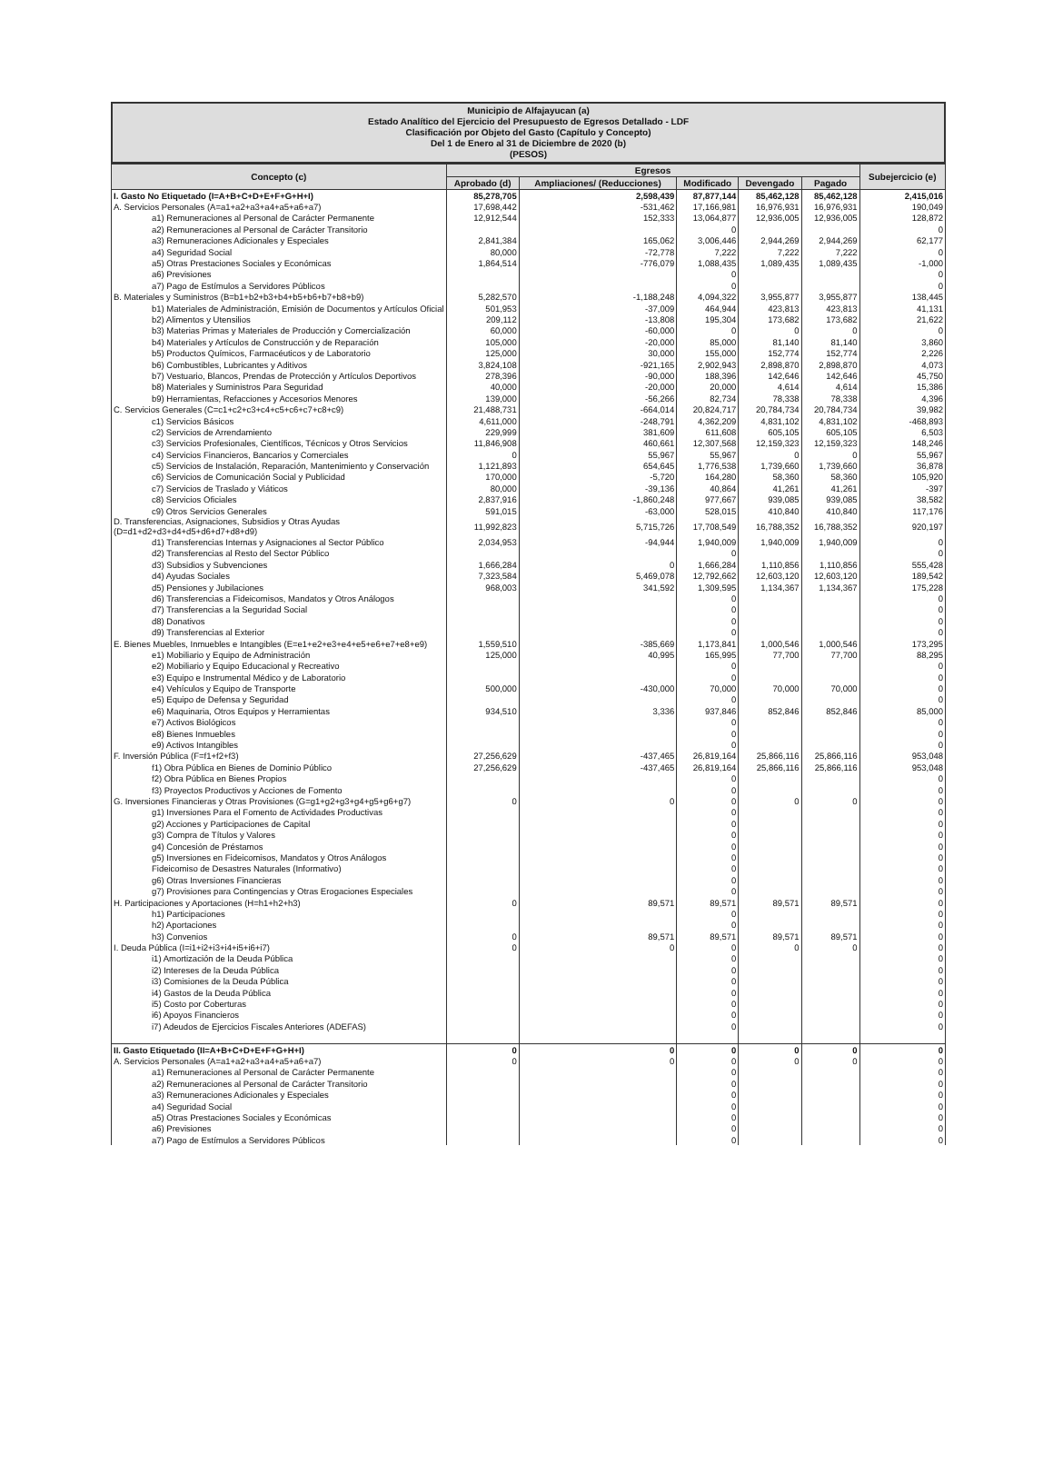Municipio de Alfajayucan (a)
Estado Analítico del Ejercicio del Presupuesto de Egresos Detallado - LDF
Clasificación por Objeto del Gasto (Capítulo y Concepto)
Del 1 de Enero al 31 de Diciembre de 2020 (b)
(PESOS)
| Concepto (c) | Egresos | | | | | Subejercicio (e) |
| --- | --- | --- | --- | --- | --- | --- |
| | Aprobado (d) | Ampliaciones/ (Reducciones) | Modificado | Devengado | Pagado | |
| I. Gasto No Etiquetado (I=A+B+C+D+E+F+G+H+I) | 85,278,705 | 2,598,439 | 87,877,144 | 85,462,128 | 85,462,128 | 2,415,016 |
| A. Servicios Personales (A=a1+a2+a3+a4+a5+a6+a7) | 17,698,442 | -531,462 | 17,166,981 | 16,976,931 | 16,976,931 | 190,049 |
| a1) Remuneraciones al Personal de Carácter Permanente | 12,912,544 | 152,333 | 13,064,877 | 12,936,005 | 12,936,005 | 128,872 |
| a2) Remuneraciones al Personal de Carácter Transitorio | | | 0 | | | 0 |
| a3) Remuneraciones Adicionales y Especiales | 2,841,384 | 165,062 | 3,006,446 | 2,944,269 | 2,944,269 | 62,177 |
| a4) Seguridad Social | 80,000 | -72,778 | 7,222 | 7,222 | 7,222 | 0 |
| a5) Otras Prestaciones Sociales y Económicas | 1,864,514 | -776,079 | 1,088,435 | 1,089,435 | 1,089,435 | -1,000 |
| a6) Previsiones | | | 0 | | | 0 |
| a7) Pago de Estímulos a Servidores Públicos | | | 0 | | | 0 |
| B. Materiales y Suministros (B=b1+b2+b3+b4+b5+b6+b7+b8+b9) | 5,282,570 | -1,188,248 | 4,094,322 | 3,955,877 | 3,955,877 | 138,445 |
| b1) Materiales de Administración, Emisión de Documentos y Artículos Oficial | 501,953 | -37,009 | 464,944 | 423,813 | 423,813 | 41,131 |
| b2) Alimentos y Utensilios | 209,112 | -13,808 | 195,304 | 173,682 | 173,682 | 21,622 |
| b3) Materias Primas y Materiales de Producción y Comercialización | 60,000 | -60,000 | 0 | 0 | 0 | 0 |
| b4) Materiales y Artículos de Construcción y de Reparación | 105,000 | -20,000 | 85,000 | 81,140 | 81,140 | 3,860 |
| b5) Productos Químicos, Farmacéuticos y de Laboratorio | 125,000 | 30,000 | 155,000 | 152,774 | 152,774 | 2,226 |
| b6) Combustibles, Lubricantes y Aditivos | 3,824,108 | -921,165 | 2,902,943 | 2,898,870 | 2,898,870 | 4,073 |
| b7) Vestuario, Blancos, Prendas de Protección y Artículos Deportivos | 278,396 | -90,000 | 188,396 | 142,646 | 142,646 | 45,750 |
| b8) Materiales y Suministros Para Seguridad | 40,000 | -20,000 | 20,000 | 4,614 | 4,614 | 15,386 |
| b9) Herramientas, Refacciones y Accesorios Menores | 139,000 | -56,266 | 82,734 | 78,338 | 78,338 | 4,396 |
| C. Servicios Generales (C=c1+c2+c3+c4+c5+c6+c7+c8+c9) | 21,488,731 | -664,014 | 20,824,717 | 20,784,734 | 20,784,734 | 39,982 |
| c1) Servicios Básicos | 4,611,000 | -248,791 | 4,362,209 | 4,831,102 | 4,831,102 | -468,893 |
| c2) Servicios de Arrendamiento | 229,999 | 381,609 | 611,608 | 605,105 | 605,105 | 6,503 |
| c3) Servicios Profesionales, Científicos, Técnicos y Otros Servicios | 11,846,908 | 460,661 | 12,307,568 | 12,159,323 | 12,159,323 | 148,246 |
| c4) Servicios Financieros, Bancarios y Comerciales | 0 | 55,967 | 55,967 | 0 | 0 | 55,967 |
| c5) Servicios de Instalación, Reparación, Mantenimiento y Conservación | 1,121,893 | 654,645 | 1,776,538 | 1,739,660 | 1,739,660 | 36,878 |
| c6) Servicios de Comunicación Social y Publicidad | 170,000 | -5,720 | 164,280 | 58,360 | 58,360 | 105,920 |
| c7) Servicios de Traslado y Viáticos | 80,000 | -39,136 | 40,864 | 41,261 | 41,261 | -397 |
| c8) Servicios Oficiales | 2,837,916 | -1,860,248 | 977,667 | 939,085 | 939,085 | 38,582 |
| c9) Otros Servicios Generales | 591,015 | -63,000 | 528,015 | 410,840 | 410,840 | 117,176 |
| D. Transferencias, Asignaciones, Subsidios y Otras Ayudas (D=d1+d2+d3+d4+d5+d6+d7+d8+d9) | 11,992,823 | 5,715,726 | 17,708,549 | 16,788,352 | 16,788,352 | 920,197 |
| d1) Transferencias Internas y Asignaciones al Sector Público | 2,034,953 | -94,944 | 1,940,009 | 1,940,009 | 1,940,009 | 0 |
| d2) Transferencias al Resto del Sector Público | | | 0 | | | 0 |
| d3) Subsidios y Subvenciones | 1,666,284 | 0 | 1,666,284 | 1,110,856 | 1,110,856 | 555,428 |
| d4) Ayudas Sociales | 7,323,584 | 5,469,078 | 12,792,662 | 12,603,120 | 12,603,120 | 189,542 |
| d5) Pensiones y Jubilaciones | 968,003 | 341,592 | 1,309,595 | 1,134,367 | 1,134,367 | 175,228 |
| d6) Transferencias a Fideicomisos, Mandatos y Otros Análogos | | | 0 | | | 0 |
| d7) Transferencias a la Seguridad Social | | | 0 | | | 0 |
| d8) Donativos | | | 0 | | | 0 |
| d9) Transferencias al Exterior | | | 0 | | | 0 |
| E. Bienes Muebles, Inmuebles e Intangibles (E=e1+e2+e3+e4+e5+e6+e7+e8+e9) | 1,559,510 | -385,669 | 1,173,841 | 1,000,546 | 1,000,546 | 173,295 |
| e1) Mobiliario y Equipo de Administración | 125,000 | 40,995 | 165,995 | 77,700 | 77,700 | 88,295 |
| e2) Mobiliario y Equipo Educacional y Recreativo | | | 0 | | | 0 |
| e3) Equipo e Instrumental Médico y de Laboratorio | | | 0 | | | 0 |
| e4) Vehículos y Equipo de Transporte | 500,000 | -430,000 | 70,000 | 70,000 | 70,000 | 0 |
| e5) Equipo de Defensa y Seguridad | | | 0 | | | 0 |
| e6) Maquinaria, Otros Equipos y Herramientas | 934,510 | 3,336 | 937,846 | 852,846 | 852,846 | 85,000 |
| e7) Activos Biológicos | | | 0 | | | 0 |
| e8) Bienes Inmuebles | | | 0 | | | 0 |
| e9) Activos Intangibles | | | 0 | | | 0 |
| F. Inversión Pública (F=f1+f2+f3) | 27,256,629 | -437,465 | 26,819,164 | 25,866,116 | 25,866,116 | 953,048 |
| f1) Obra Pública en Bienes de Dominio Público | 27,256,629 | -437,465 | 26,819,164 | 25,866,116 | 25,866,116 | 953,048 |
| f2) Obra Pública en Bienes Propios | | | 0 | | | 0 |
| f3) Proyectos Productivos y Acciones de Fomento | | | 0 | | | 0 |
| G. Inversiones Financieras y Otras Provisiones (G=g1+g2+g3+g4+g5+g6+g7) | 0 | 0 | 0 | 0 | 0 | 0 |
| g1) Inversiones Para el Fomento de Actividades Productivas | | | 0 | | | 0 |
| g2) Acciones y Participaciones de Capital | | | 0 | | | 0 |
| g3) Compra de Títulos y Valores | | | 0 | | | 0 |
| g4) Concesión de Préstamos | | | 0 | | | 0 |
| g5) Inversiones en Fideicomisos, Mandatos y Otros Análogos | | | 0 | | | 0 |
| Fideicomiso de Desastres Naturales (Informativo) | | | 0 | | | 0 |
| g6) Otras Inversiones Financieras | | | 0 | | | 0 |
| g7) Provisiones para Contingencias y Otras Erogaciones Especiales | | | 0 | | | 0 |
| H. Participaciones y Aportaciones (H=h1+h2+h3) | 0 | 89,571 | 89,571 | 89,571 | 89,571 | 0 |
| h1) Participaciones | | | 0 | | | 0 |
| h2) Aportaciones | | | 0 | | | 0 |
| h3) Convenios | 0 | 89,571 | 89,571 | 89,571 | 89,571 | 0 |
| I. Deuda Pública (I=i1+i2+i3+i4+i5+i6+i7) | 0 | 0 | 0 | 0 | 0 | 0 |
| i1) Amortización de la Deuda Pública | | | 0 | | | 0 |
| i2) Intereses de la Deuda Pública | | | 0 | | | 0 |
| i3) Comisiones de la Deuda Pública | | | 0 | | | 0 |
| i4) Gastos de la Deuda Pública | | | 0 | | | 0 |
| i5) Costo por Coberturas | | | 0 | | | 0 |
| i6) Apoyos Financieros | | | 0 | | | 0 |
| i7) Adeudos de Ejercicios Fiscales Anteriores (ADEFAS) | | | 0 | | | 0 |
| II. Gasto Etiquetado (II=A+B+C+D+E+F+G+H+I) | 0 | 0 | 0 | 0 | 0 | 0 |
| A. Servicios Personales (A=a1+a2+a3+a4+a5+a6+a7) | 0 | 0 | 0 | 0 | 0 | 0 |
| a1) Remuneraciones al Personal de Carácter Permanente | | | 0 | | | 0 |
| a2) Remuneraciones al Personal de Carácter Transitorio | | | 0 | | | 0 |
| a3) Remuneraciones Adicionales y Especiales | | | 0 | | | 0 |
| a4) Seguridad Social | | | 0 | | | 0 |
| a5) Otras Prestaciones Sociales y Económicas | | | 0 | | | 0 |
| a6) Previsiones | | | 0 | | | 0 |
| a7) Pago de Estímulos a Servidores Públicos | | | 0 | | | 0 |